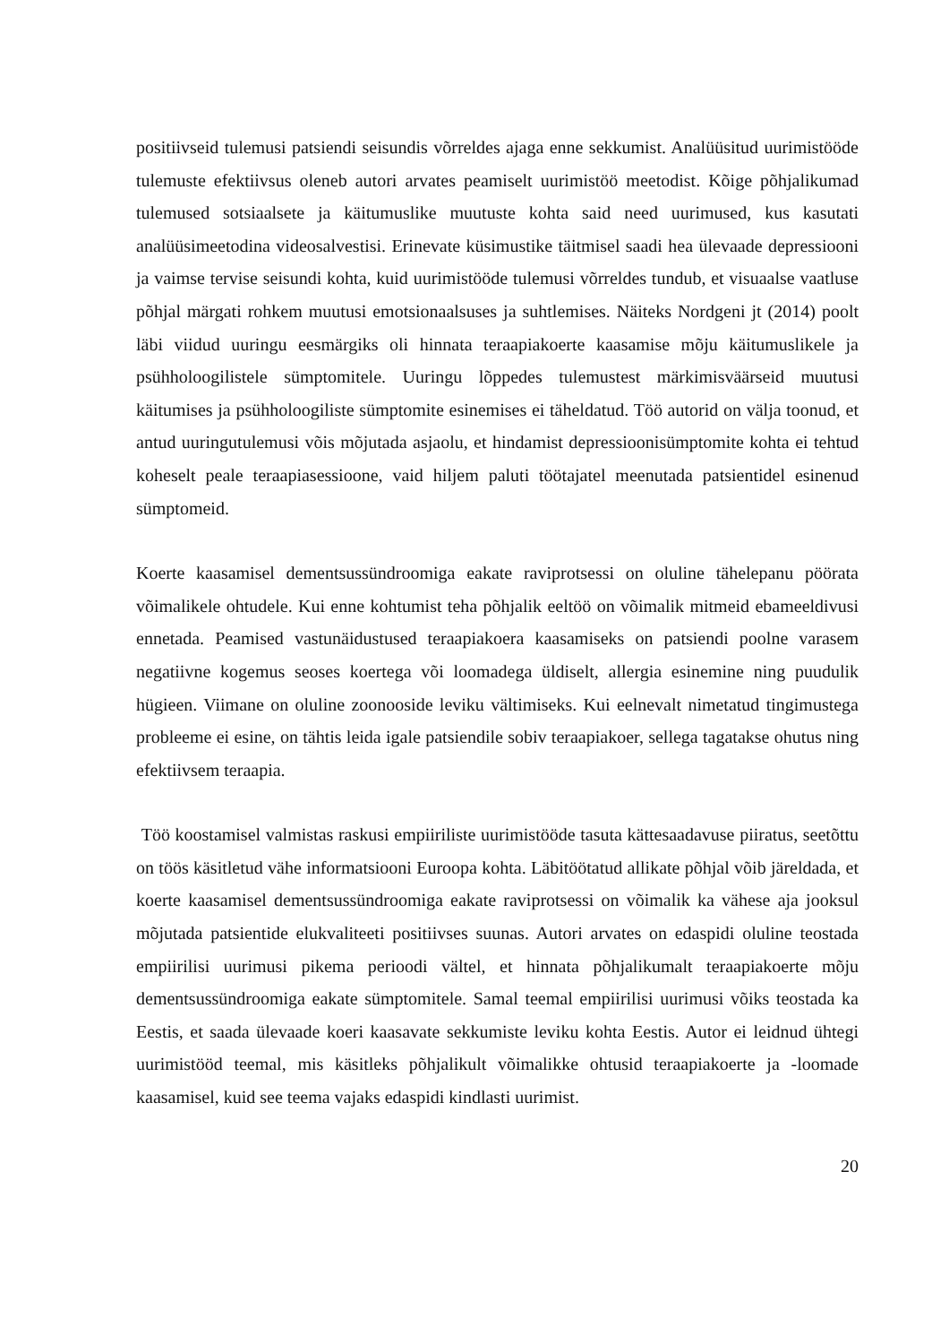positiivseid tulemusi patsiendi seisundis võrreldes ajaga enne sekkumist. Analüüsitud uurimistööde tulemuste efektiivsus oleneb autori arvates peamiselt uurimistöö meetodist. Kõige põhjalikumad tulemused sotsiaalsete ja käitumuslike muutuste kohta said need uurimused, kus kasutati analüüsimeetodina videosalvestisi. Erinevate küsimustike täitmisel saadi hea ülevaade depressiooni ja vaimse tervise seisundi kohta, kuid uurimistööde tulemusi võrreldes tundub, et visuaalse vaatluse põhjal märgati rohkem muutusi emotsionaalsuses ja suhtlemises. Näiteks Nordgeni jt (2014) poolt läbi viidud uuringu eesmärgiks oli hinnata teraapiakoerte kaasamise mõju käitumuslikele ja psühholoogilistele sümptomitele. Uuringu lõppedes tulemustest märkimisväärseid muutusi käitumises ja psühholoogiliste sümptomite esinemises ei täheldatud. Töö autorid on välja toonud, et antud uuringutulemusi võis mõjutada asjaolu, et hindamist depressioonisümptomite kohta ei tehtud koheselt peale teraapiasessioone, vaid hiljem paluti töötajatel meenutada patsientidel esinenud sümptomeid.
Koerte kaasamisel dementsussündroomiga eakate raviprotsessi on oluline tähelepanu pöörata võimalikele ohtudele. Kui enne kohtumist teha põhjalik eeltöö on võimalik mitmeid ebameeldivusi ennetada. Peamised vastunäidustused teraapiakoera kaasamiseks on patsiendi poolne varasem negatiivne kogemus seoses koertega või loomadega üldiselt, allergia esinemine ning puudulik hügieen. Viimane on oluline zoonooside leviku vältimiseks. Kui eelnevalt nimetatud tingimustega probleeme ei esine, on tähtis leida igale patsiendile sobiv teraapiakoer, sellega tagatakse ohutus ning efektiivsem teraapia.
Töö koostamisel valmistas raskusi empiiriliste uurimistööde tasuta kättesaadavuse piiratus, seetõttu on töös käsitletud vähe informatsiooni Euroopa kohta. Läbitöötatud allikate põhjal võib järeldada, et koerte kaasamisel dementsussündroomiga eakate raviprotsessi on võimalik ka vähese aja jooksul mõjutada patsientide elukvaliteeti positiivses suunas. Autori arvates on edaspidi oluline teostada empiirilisi uurimusi pikema perioodi vältel, et hinnata põhjalikumalt teraapiakoerte mõju dementsussündroomiga eakate sümptomitele. Samal teemal empiirilisi uurimusi võiks teostada ka Eestis, et saada ülevaade koeri kaasavate sekkumiste leviku kohta Eestis. Autor ei leidnud ühtegi uurimistööd teemal, mis käsitleks põhjalikult võimalikke ohtusid teraapiakoerte ja -loomade kaasamisel, kuid see teema vajaks edaspidi kindlasti uurimist.
20